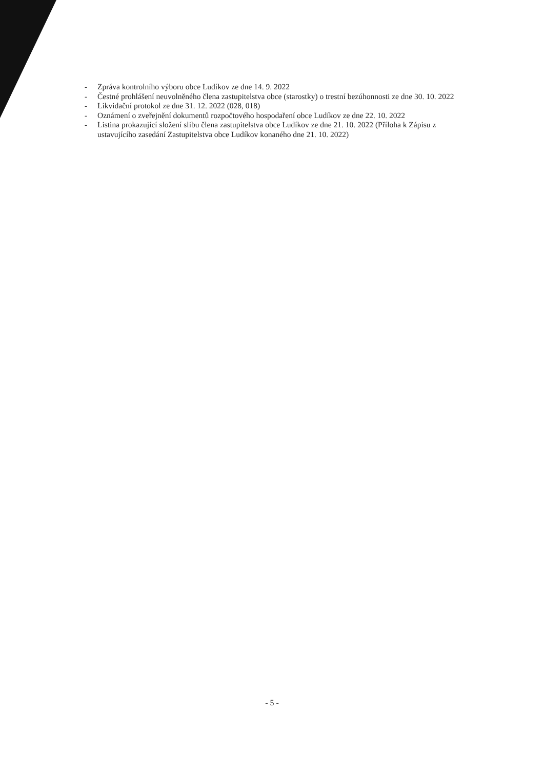- Zpráva kontrolního výboru obce Ludíkov ze dne 14. 9. 2022
- Čestné prohlášení neuvolněného člena zastupitelstva obce (starostky) o trestní bezúhonnosti ze dne 30. 10. 2022
- Likvidační protokol ze dne 31. 12. 2022 (028, 018)
- Oznámení o zveřejnění dokumentů rozpočtového hospodaření obce Ludíkov ze dne 22. 10. 2022
- Listina prokazující složení slibu člena zastupitelstva obce Ludíkov ze dne 21. 10. 2022 (Příloha k Zápisu z ustavujícího zasedání Zastupitelstva obce Ludíkov konaného dne 21. 10. 2022)
- 5 -